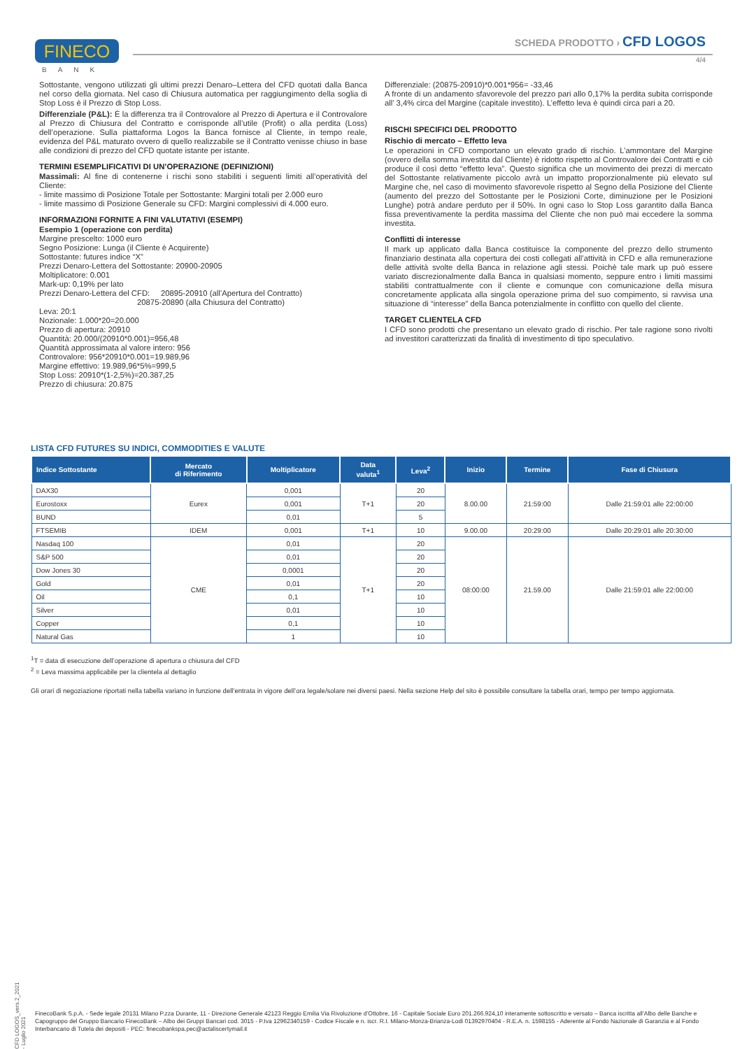FINECO
BANK
SCHEDA PRODOTTO › CFD LOGOS
4/4
Sottostante, vengono utilizzati gli ultimi prezzi Denaro–Lettera del CFD quotati dalla Banca nel corso della giornata. Nel caso di Chiusura automatica per raggiungimento della soglia di Stop Loss è il Prezzo di Stop Loss.
Differenziale (P&L): È la differenza tra il Controvalore al Prezzo di Apertura e il Controvalore al Prezzo di Chiusura del Contratto e corrisponde all’utile (Profit) o alla perdita (Loss) dell’operazione. Sulla piattaforma Logos la Banca fornisce al Cliente, in tempo reale, evidenza del P&L maturato ovvero di quello realizzabile se il Contratto venisse chiuso in base alle condizioni di prezzo del CFD quotate istante per istante.
TERMINI ESEMPLIFICATIVI DI UN’OPERAZIONE (DEFINIZIONI)
Massimali: Al fine di contenerne i rischi sono stabiliti i seguenti limiti all’operatività del Cliente:
- limite massimo di Posizione Totale per Sottostante: Margini totali per 2.000 euro
- limite massimo di Posizione Generale su CFD: Margini complessivi di 4.000 euro.
INFORMAZIONI FORNITE A FINI VALUTATIVI (ESEMPI)
Esempio 1 (operazione con perdita)
Margine prescelto: 1000 euro
Segno Posizione: Lunga (il Cliente è Acquirente)
Sottostante: futures indice “X”
Prezzi Denaro-Lettera del Sottostante: 20900-20905
Moltiplicatore: 0.001
Mark-up: 0,19% per lato
Prezzi Denaro-Lettera del CFD: 20895-20910 (all’Apertura del Contratto)
20875-20890 (alla Chiusura del Contratto)
Leva: 20:1
Nozionale: 1.000*20=20.000
Prezzo di apertura: 20910
Quantità: 20.000/(20910*0.001)=956,48
Quantità approssimata al valore intero: 956
Controvalore: 956*20910*0.001=19.989,96
Margine effettivo: 19.989,96*5%=999,5
Stop Loss: 20910*(1-2,5%)=20.387,25
Prezzo di chiusura: 20.875
Differenziale: (20875-20910)*0.001*956= -33,46
A fronte di un andamento sfavorevole del prezzo pari allo 0,17% la perdita subita corrisponde all’ 3,4% circa del Margine (capitale investito). L’effetto leva è quindi circa pari a 20.
RISCHI SPECIFICI DEL PRODOTTO
Rischio di mercato – Effetto leva
Le operazioni in CFD comportano un elevato grado di rischio. L’ammontare del Margine (ovvero della somma investita dal Cliente) è ridotto rispetto al Controvalore dei Contratti e ciò produce il così detto “effetto leva”. Questo significa che un movimento dei prezzi di mercato del Sottostante relativamente piccolo avrà un impatto proporzionalmente più elevato sul Margine che, nel caso di movimento sfavorevole rispetto al Segno della Posizione del Cliente (aumento del prezzo del Sottostante per le Posizioni Corte, diminuzione per le Posizioni Lunghe) potrà andare perduto per il 50%. In ogni caso lo Stop Loss garantito dalla Banca fissa preventivamente la perdita massima del Cliente che non può mai eccedere la somma investita.
Conflitti di interesse
Il mark up applicato dalla Banca costituisce la componente del prezzo dello strumento finanziario destinata alla copertura dei costi collegati all’attività in CFD e alla remunerazione delle attività svolte della Banca in relazione agli stessi. Poichè tale mark up può essere variato discrezionalmente dalla Banca in qualsiasi momento, seppure entro i limiti massimi stabiliti contrattualmente con il cliente e comunque con comunicazione della misura concretamente applicata alla singola operazione prima del suo compimento, si ravvisa una situazione di “interesse” della Banca potenzialmente in conflitto con quello del cliente.
TARGET CLIENTELA CFD
I CFD sono prodotti che presentano un elevato grado di rischio. Per tale ragione sono rivolti ad investitori caratterizzati da finalità di investimento di tipo speculativo.
LISTA CFD FUTURES SU INDICI, COMMODITIES E VALUTE
| Indice Sottostante | Mercato di Riferimento | Moltiplicatore | Data valuta<sup>1</sup> | Leva<sup>2</sup> | Inizio | Termine | Fase di Chiusura |
| --- | --- | --- | --- | --- | --- | --- | --- |
| DAX30 | Eurex | 0,001 | T+1 | 20 | 8.00.00 | 21:59:00 | Dalle 21:59:01 alle 22:00:00 |
| Eurostoxx | | 0,001 | | 20 | | | |
| BUND | | 0,01 | | 5 | | | |
| FTSEMIB | IDEM | 0,001 | T+1 | 10 | 9.00.00 | 20:29:00 | Dalle 20:29:01 alle 20:30:00 |
| Nasdaq 100 | CME | 0,01 | T+1 | 20 | 08:00:00 | 21.59.00 | Dalle 21:59:01 alle 22:00:00 |
| S&P 500 | | 0,01 | | 20 | | | |
| Dow Jones 30 | | 0,0001 | | 20 | | | |
| Gold | | 0,01 | | 20 | | | |
| Oil | | 0,1 | | 10 | | | |
| Silver | | 0,01 | | 10 | | | |
| Copper | | 0,1 | | 10 | | | |
| Natural Gas | | 1 | | 10 | | | |
<sup>1</sup> T = data di esecuzione dell’operazione di apertura o chiusura del CFD
<sup>2</sup> = Leva massima applicabile per la clientela al dettaglio
Gli orari di negoziazione riportati nella tabella variano in funzione dell’entrata in vigore dell’ora legale/solare nei diversi paesi. Nella sezione Help del sito è possibile consultare la tabella orari, tempo per tempo aggiornata.
CFD LOGOS_vers.2_2021 - Luglio 2021
FinecoBank S.p.A. - Sede legale 20131 Milano P.zza Durante, 11 - Direzione Generale 42123 Reggio Emilia Via Rivoluzione d’Ottobre, 16 - Capitale Sociale Euro 201.266.924,10 interamente sottoscritto e versato – Banca iscritta all’Albo delle Banche e Capogruppo del Gruppo Bancario FinecoBank – Albo dei Gruppi Bancari cod. 3015 - P.Iva 12962340159 - Codice Fiscale e n. iscr. R.I. Milano-Monza-Brianza-Lodi 01392970404 - R.E.A. n. 1598155 - Aderente al Fondo Nazionale di Garanzia e al Fondo Interbancario di Tutela dei depositi - PEC: finecobankspa.pec@actaliscertymail.it